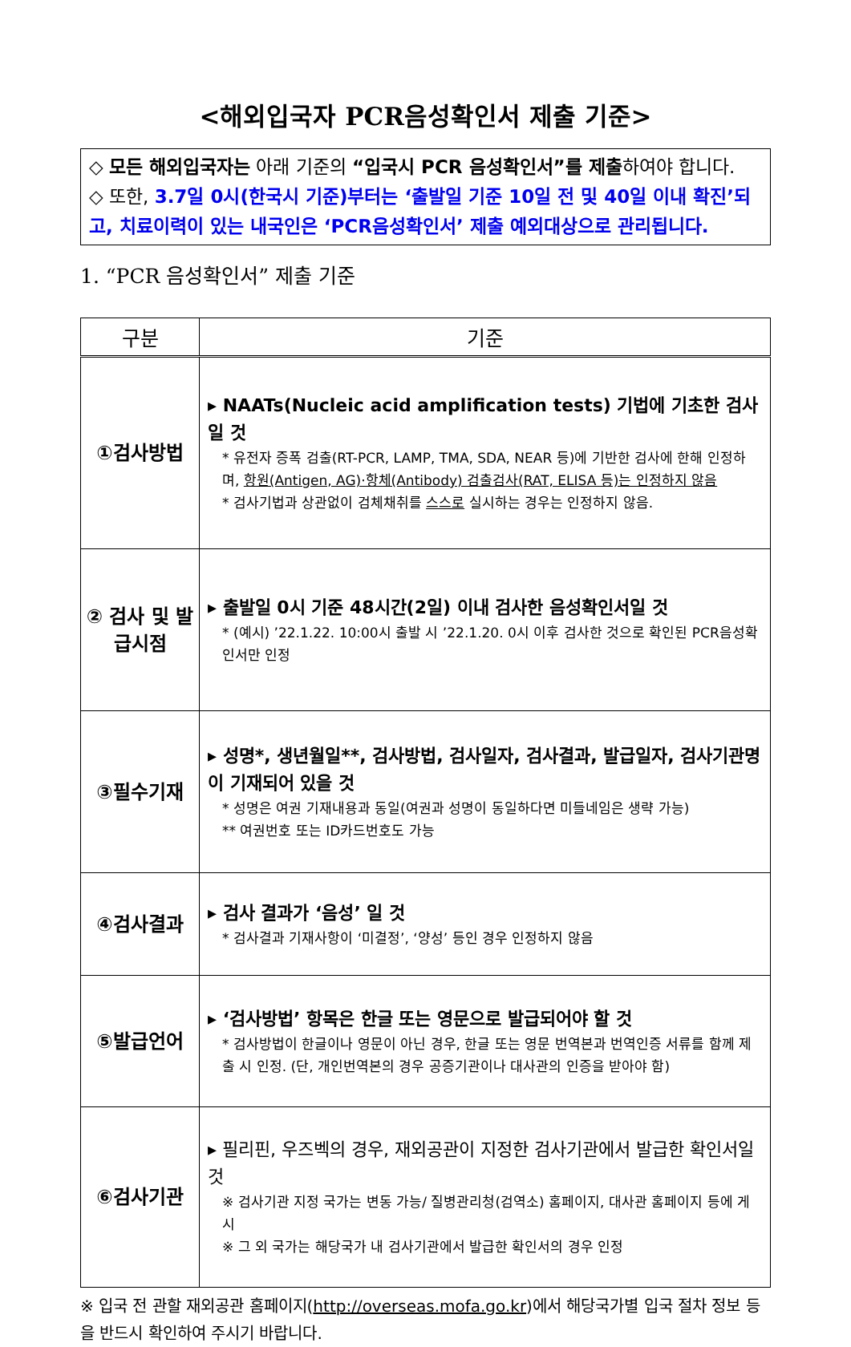<해외입국자 PCR음성확인서 제출 기준>
◇ 모든 해외입국자는 아래 기준의 “입국시 PCR 음성확인서”를 제출하여야 합니다.
◇ 또한, 3.7일 0시(한국시 기준)부터는 ‘출발일 기준 10일 전 및 40일 이내 확진’되고, 치료이력이 있는 내국인은 ‘PCR음성확인서’ 제출 예외대상으로 관리됩니다.
1. “PCR 음성확인서” 제출 기준
| 구분 | 기준 |
| --- | --- |
| ①검사방법 | ▸ NAATs(Nucleic acid amplification tests) 기법에 기초한 검사일 것 * 유전자 증폭 검출(RT-PCR, LAMP, TMA, SDA, NEAR 등)에 기반한 검사에 한해 인정하며, 항원(Antigen, AG)·항체(Antibody) 검출검사(RAT, ELISA 등)는 인정하지 않음 * 검사기법과 상관없이 검체채취를 스스로 실시하는 경우는 인정하지 않음. |
| ② 검사 및 발급시점 | ▸ 출발일 0시 기준 48시간(2일) 이내 검사한 음성확인서일 것 * (예시) ’22.1.22. 10:00시 출발 시 ’22.1.20. 0시 이후 검사한 것으로 확인된 PCR음성확인서만 인정 |
| ③필수기재 | ▸ 성명*, 생년월일**, 검사방법, 검사일자, 검사결과, 발급일자, 검사기관명이 기재되어 있을 것 * 성명은 여권 기재내용과 동일(여권과 성명이 동일하다면 미들네임은 생략 가능) ** 여권번호 또는 ID카드번호도 가능 |
| ④검사결과 | ▸ 검사 결과가 ‘음성’ 일 것 * 검사결과 기재사항이 ‘미결정’, ‘양성’ 등인 경우 인정하지 않음 |
| ⑤발급언어 | ▸ ‘검사방법’ 항목은 한글 또는 영문으로 발급되어야 할 것 * 검사방법이 한글이나 영문이 아닌 경우, 한글 또는 영문 번역본과 번역인증 서류를 함께 제출 시 인정. (단, 개인번역본의 경우 공증기관이나 대사관의 인증을 받아야 함) |
| ⑥검사기관 | ▸ 필리핀, 우즈벡의 경우, 재외공관이 지정한 검사기관에서 발급한 확인서일 것 ※ 검사기관 지정 국가는 변동 가능/ 질병관리청(검역소) 홈페이지, 대사관 홈페이지 등에 게시 ※ 그 외 국가는 해당국가 내 검사기관에서 발급한 확인서의 경우 인정 |
※ 입국 전 관할 재외공관 홈페이지(http://overseas.mofa.go.kr)에서 해당국가별 입국 절차 정보 등을 반드시 확인하여 주시기 바랍니다.